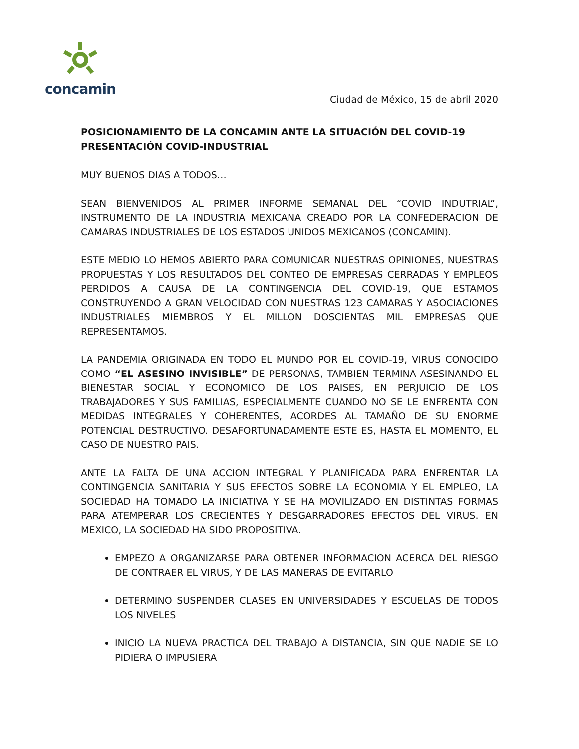concamin
Ciudad de México, 15 de abril 2020
POSICIONAMIENTO DE LA CONCAMIN ANTE LA SITUACIÓN DEL COVID-19
PRESENTACIÓN COVID-INDUSTRIAL
MUY BUENOS DIAS A TODOS…
SEAN BIENVENIDOS AL PRIMER INFORME SEMANAL DEL “COVID INDUTRIAL”, INSTRUMENTO DE LA INDUSTRIA MEXICANA CREADO POR LA CONFEDERACION DE CAMARAS INDUSTRIALES DE LOS ESTADOS UNIDOS MEXICANOS (CONCAMIN).
ESTE MEDIO LO HEMOS ABIERTO PARA COMUNICAR NUESTRAS OPINIONES, NUESTRAS PROPUESTAS Y LOS RESULTADOS DEL CONTEO DE EMPRESAS CERRADAS Y EMPLEOS PERDIDOS A CAUSA DE LA CONTINGENCIA DEL COVID-19, QUE ESTAMOS CONSTRUYENDO A GRAN VELOCIDAD CON NUESTRAS 123 CAMARAS Y ASOCIACIONES INDUSTRIALES MIEMBROS Y EL MILLON DOSCIENTAS MIL EMPRESAS QUE REPRESENTAMOS.
LA PANDEMIA ORIGINADA EN TODO EL MUNDO POR EL COVID-19, VIRUS CONOCIDO COMO “EL ASESINO INVISIBLE” DE PERSONAS, TAMBIEN TERMINA ASESINANDO EL BIENESTAR SOCIAL Y ECONOMICO DE LOS PAISES, EN PERJUICIO DE LOS TRABAJADORES Y SUS FAMILIAS, ESPECIALMENTE CUANDO NO SE LE ENFRENTA CON MEDIDAS INTEGRALES Y COHERENTES, ACORDES AL TAMAÑO DE SU ENORME POTENCIAL DESTRUCTIVO. DESAFORTUNADAMENTE ESTE ES, HASTA EL MOMENTO, EL CASO DE NUESTRO PAIS.
ANTE LA FALTA DE UNA ACCION INTEGRAL Y PLANIFICADA PARA ENFRENTAR LA CONTINGENCIA SANITARIA Y SUS EFECTOS SOBRE LA ECONOMIA Y EL EMPLEO, LA SOCIEDAD HA TOMADO LA INICIATIVA Y SE HA MOVILIZADO EN DISTINTAS FORMAS PARA ATEMPERAR LOS CRECIENTES Y DESGARRADORES EFECTOS DEL VIRUS. EN MEXICO, LA SOCIEDAD HA SIDO PROPOSITIVA.
EMPEZO A ORGANIZARSE PARA OBTENER INFORMACION ACERCA DEL RIESGO DE CONTRAER EL VIRUS, Y DE LAS MANERAS DE EVITARLO
DETERMINO SUSPENDER CLASES EN UNIVERSIDADES Y ESCUELAS DE TODOS LOS NIVELES
INICIO LA NUEVA PRACTICA DEL TRABAJO A DISTANCIA, SIN QUE NADIE SE LO PIDIERA O IMPUSIERA